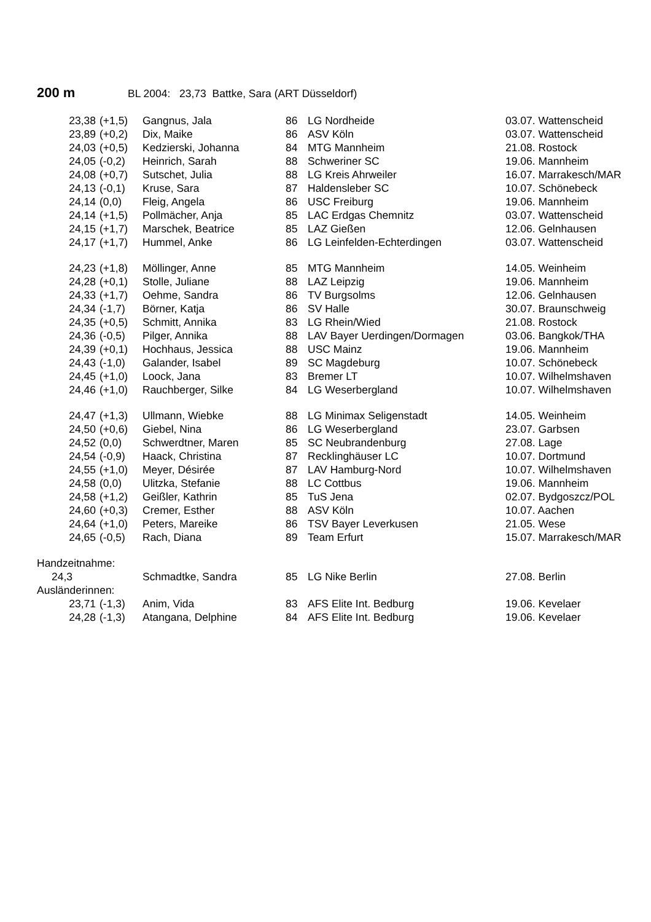200 m BL 2004: 23,73 Battke, Sara (ART Düsseldorf)
| 23,38 | (+1,5) | Gangnus, Jala | 86 | LG Nordheide | 03.07. Wattenscheid |
| 23,89 | (+0,2) | Dix, Maike | 86 | ASV Köln | 03.07. Wattenscheid |
| 24,03 | (+0,5) | Kedzierski, Johanna | 84 | MTG Mannheim | 21.08. Rostock |
| 24,05 | (-0,2) | Heinrich, Sarah | 88 | Schweriner SC | 19.06. Mannheim |
| 24,08 | (+0,7) | Sutschet, Julia | 88 | LG Kreis Ahrweiler | 16.07. Marrakesch/MAR |
| 24,13 | (-0,1) | Kruse, Sara | 87 | Haldensleber SC | 10.07. Schönebeck |
| 24,14 | (0,0) | Fleig, Angela | 86 | USC Freiburg | 19.06. Mannheim |
| 24,14 | (+1,5) | Pollmächer, Anja | 85 | LAC Erdgas Chemnitz | 03.07. Wattenscheid |
| 24,15 | (+1,7) | Marschek, Beatrice | 85 | LAZ Gießen | 12.06. Gelnhausen |
| 24,17 | (+1,7) | Hummel, Anke | 86 | LG Leinfelden-Echterdingen | 03.07. Wattenscheid |
| 24,23 | (+1,8) | Möllinger, Anne | 85 | MTG Mannheim | 14.05. Weinheim |
| 24,28 | (+0,1) | Stolle, Juliane | 88 | LAZ Leipzig | 19.06. Mannheim |
| 24,33 | (+1,7) | Oehme, Sandra | 86 | TV Burgsolms | 12.06. Gelnhausen |
| 24,34 | (-1,7) | Börner, Katja | 86 | SV Halle | 30.07. Braunschweig |
| 24,35 | (+0,5) | Schmitt, Annika | 83 | LG Rhein/Wied | 21.08. Rostock |
| 24,36 | (-0,5) | Pilger, Annika | 88 | LAV Bayer Uerdingen/Dormagen | 03.06. Bangkok/THA |
| 24,39 | (+0,1) | Hochhaus, Jessica | 88 | USC Mainz | 19.06. Mannheim |
| 24,43 | (-1,0) | Galander, Isabel | 89 | SC Magdeburg | 10.07. Schönebeck |
| 24,45 | (+1,0) | Loock, Jana | 83 | Bremer LT | 10.07. Wilhelmshaven |
| 24,46 | (+1,0) | Rauchberger, Silke | 84 | LG Weserbergland | 10.07. Wilhelmshaven |
| 24,47 | (+1,3) | Ullmann, Wiebke | 88 | LG Minimax Seligenstadt | 14.05. Weinheim |
| 24,50 | (+0,6) | Giebel, Nina | 86 | LG Weserbergland | 23.07. Garbsen |
| 24,52 | (0,0) | Schwerdtner, Maren | 85 | SC Neubrandenburg | 27.08. Lage |
| 24,54 | (-0,9) | Haack, Christina | 87 | Recklinghäuser LC | 10.07. Dortmund |
| 24,55 | (+1,0) | Meyer, Désirée | 87 | LAV Hamburg-Nord | 10.07. Wilhelmshaven |
| 24,58 | (0,0) | Ulitzka, Stefanie | 88 | LC Cottbus | 19.06. Mannheim |
| 24,58 | (+1,2) | Geißler, Kathrin | 85 | TuS Jena | 02.07. Bydgoszcz/POL |
| 24,60 | (+0,3) | Cremer, Esther | 88 | ASV Köln | 10.07. Aachen |
| 24,64 | (+1,0) | Peters, Mareike | 86 | TSV Bayer Leverkusen | 21.05. Wese |
| 24,65 | (-0,5) | Rach, Diana | 89 | Team Erfurt | 15.07. Marrakesch/MAR |
| Handzeitnahme: | | | | | |
| 24,3 | | Schmadtke, Sandra | 85 | LG Nike Berlin | 27.08. Berlin |
| Ausländerinnen: | | | | | |
| 23,71 | (-1,3) | Anim, Vida | 83 | AFS Elite Int. Bedburg | 19.06. Kevelaer |
| 24,28 | (-1,3) | Atangana, Delphine | 84 | AFS Elite Int. Bedburg | 19.06. Kevelaer |